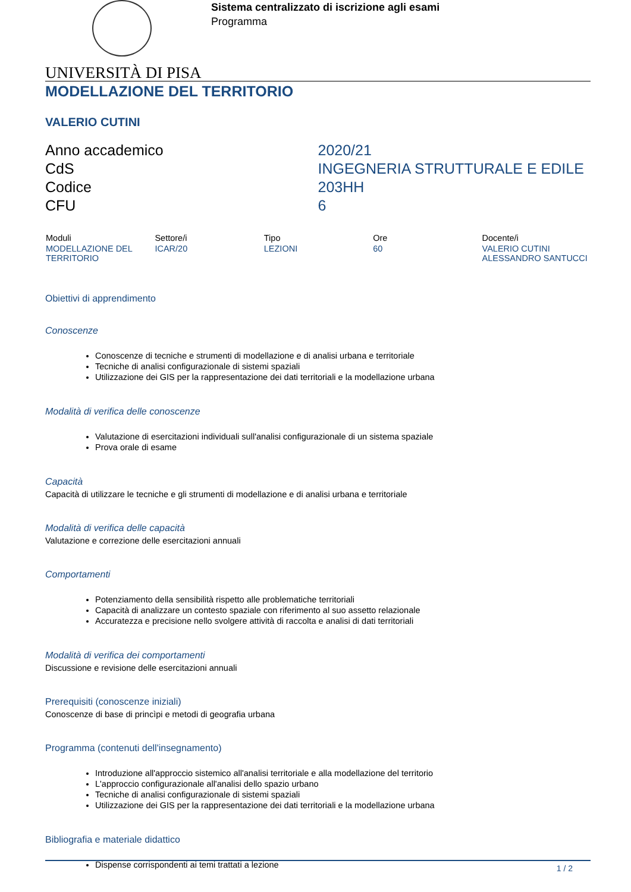Sistema centralizzato di iscrizione agli esami
Programma
UNIVERSITÀ DI PISA
MODELLAZIONE DEL TERRITORIO
VALERIO CUTINI
| Anno accademico | 2020/21 |
| CdS | INGEGNERIA STRUTTURALE E EDILE |
| Codice | 203HH |
| CFU | 6 |
| Moduli | Settore/i | Tipo | Ore | Docente/i |
| --- | --- | --- | --- | --- |
| MODELLAZIONE DEL TERRITORIO | ICAR/20 | LEZIONI | 60 | VALERIO CUTINI ALESSANDRO SANTUCCI |
Obiettivi di apprendimento
Conoscenze
Conoscenze di tecniche e strumenti di modellazione e di analisi urbana e territoriale
Tecniche di analisi configurazionale di sistemi spaziali
Utilizzazione dei GIS per la rappresentazione dei dati territoriali e la modellazione urbana
Modalità di verifica delle conoscenze
Valutazione di esercitazioni individuali sull'analisi configurazionale di un sistema spaziale
Prova orale di esame
Capacità
Capacità di utilizzare le tecniche e gli strumenti di modellazione e di analisi urbana e territoriale
Modalità di verifica delle capacità
Valutazione e correzione delle esercitazioni annuali
Comportamenti
Potenziamento della sensibilità rispetto alle problematiche territoriali
Capacità di analizzare un contesto spaziale con riferimento al suo assetto relazionale
Accuratezza e precisione nello svolgere attività di raccolta e analisi di dati territoriali
Modalità di verifica dei comportamenti
Discussione e revisione delle esercitazioni annuali
Prerequisiti (conoscenze iniziali)
Conoscenze di base di princìpi e metodi di geografia urbana
Programma (contenuti dell'insegnamento)
Introduzione all'approccio sistemico all'analisi territoriale e alla modellazione del territorio
L'approccio configurazionale all'analisi dello spazio urbano
Tecniche di analisi configurazionale di sistemi spaziali
Utilizzazione dei GIS per la rappresentazione dei dati territoriali e la modellazione urbana
Bibliografia e materiale didattico
Dispense corrispondenti ai temi trattati a lezione
1 / 2